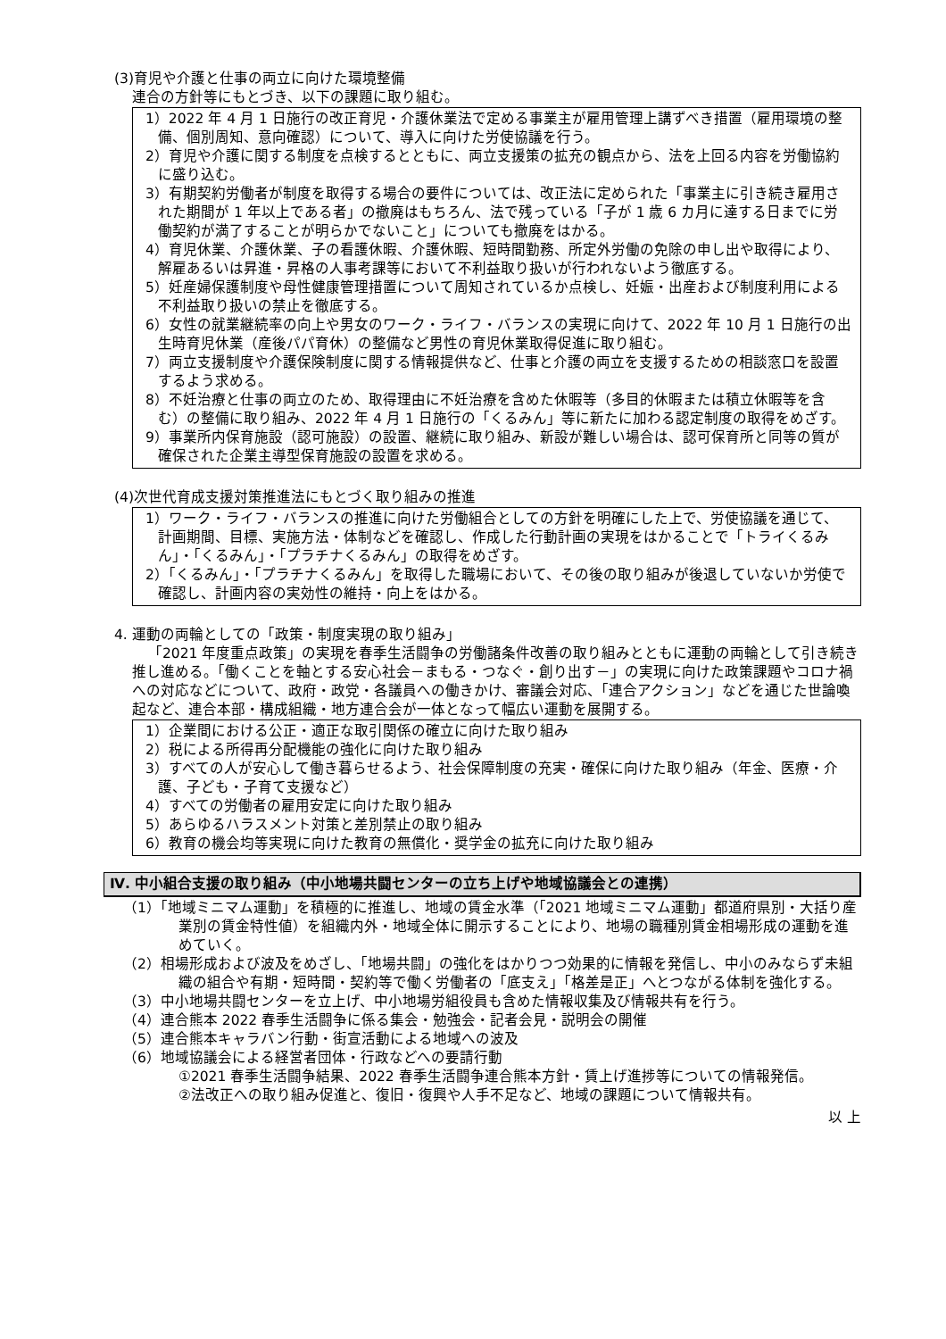(3)育児や介護と仕事の両立に向けた環境整備
連合の方針等にもとづき、以下の課題に取り組む。
1）2022 年 4 月 1 日施行の改正育児・介護休業法で定める事業主が雇用管理上講ずべき措置（雇用環境の整備、個別周知、意向確認）について、導入に向けた労使協議を行う。
2）育児や介護に関する制度を点検するとともに、両立支援策の拡充の観点から、法を上回る内容を労働協約に盛り込む。
3）有期契約労働者が制度を取得する場合の要件については、改正法に定められた「事業主に引き続き雇用された期間が 1 年以上である者」の撤廃はもちろん、法で残っている「子が 1 歳 6 カ月に達する日までに労働契約が満了することが明らかでないこと」についても撤廃をはかる。
4）育児休業、介護休業、子の看護休暇、介護休暇、短時間勤務、所定外労働の免除の申し出や取得により、解雇あるいは昇進・昇格の人事考課等において不利益取り扱いが行われないよう徹底する。
5）妊産婦保護制度や母性健康管理措置について周知されているか点検し、妊娠・出産および制度利用による不利益取り扱いの禁止を徹底する。
6）女性の就業継続率の向上や男女のワーク・ライフ・バランスの実現に向けて、2022 年 10 月 1 日施行の出生時育児休業（産後パパ育休）の整備など男性の育児休業取得促進に取り組む。
7）両立支援制度や介護保険制度に関する情報提供など、仕事と介護の両立を支援するための相談窓口を設置するよう求める。
8）不妊治療と仕事の両立のため、取得理由に不妊治療を含めた休暇等（多目的休暇または積立休暇等を含む）の整備に取り組み、2022 年 4 月 1 日施行の「くるみん」等に新たに加わる認定制度の取得をめざす。
9）事業所内保育施設（認可施設）の設置、継続に取り組み、新設が難しい場合は、認可保育所と同等の質が確保された企業主導型保育施設の設置を求める。
(4)次世代育成支援対策推進法にもとづく取り組みの推進
1）ワーク・ライフ・バランスの推進に向けた労働組合としての方針を明確にした上で、労使協議を通じて、計画期間、目標、実施方法・体制などを確認し、作成した行動計画の実現をはかることで「トライくるみん」・「くるみん」・「プラチナくるみん」の取得をめざす。
2）「くるみん」・「プラチナくるみん」を取得した職場において、その後の取り組みが後退していないか労使で確認し、計画内容の実効性の維持・向上をはかる。
4. 運動の両輪としての「政策・制度実現の取り組み」
「2021 年度重点政策」の実現を春季生活闘争の労働諸条件改善の取り組みとともに運動の両輪として引き続き推し進める。「働くことを軸とする安心社会－まもる・つなぐ・創り出す－」の実現に向けた政策課題やコロナ禍への対応などについて、政府・政党・各議員への働きかけ、審議会対応、「連合アクション」などを通じた世論喚起など、連合本部・構成組織・地方連合会が一体となって幅広い運動を展開する。
1）企業間における公正・適正な取引関係の確立に向けた取り組み
2）税による所得再分配機能の強化に向けた取り組み
3）すべての人が安心して働き暮らせるよう、社会保障制度の充実・確保に向けた取り組み（年金、医療・介護、子ども・子育て支援など）
4）すべての労働者の雇用安定に向けた取り組み
5）あらゆるハラスメント対策と差別禁止の取り組み
6）教育の機会均等実現に向けた教育の無償化・奨学金の拡充に向けた取り組み
Ⅳ. 中小組合支援の取り組み（中小地場共闘センターの立ち上げや地域協議会との連携）
（1）「地域ミニマム運動」を積極的に推進し、地域の賃金水準（「2021 地域ミニマム運動」都道府県別・大括り産業別の賃金特性値）を組織内外・地域全体に開示することにより、地場の職種別賃金相場形成の運動を進めていく。
（2）相場形成および波及をめざし、「地場共闘」の強化をはかりつつ効果的に情報を発信し、中小のみならず未組織の組合や有期・短時間・契約等で働く労働者の「底支え」「格差是正」へとつながる体制を強化する。
（3）中小地場共闘センターを立上げ、中小地場労組役員も含めた情報収集及び情報共有を行う。
（4）連合熊本 2022 春季生活闘争に係る集会・勉強会・記者会見・説明会の開催
（5）連合熊本キャラバン行動・街宣活動による地域への波及
（6）地域協議会による経営者団体・行政などへの要請行動
①2021 春季生活闘争結果、2022 春季生活闘争連合熊本方針・賃上げ進捗等についての情報発信。
②法改正への取り組み促進と、復旧・復興や人手不足など、地域の課題について情報共有。
以 上